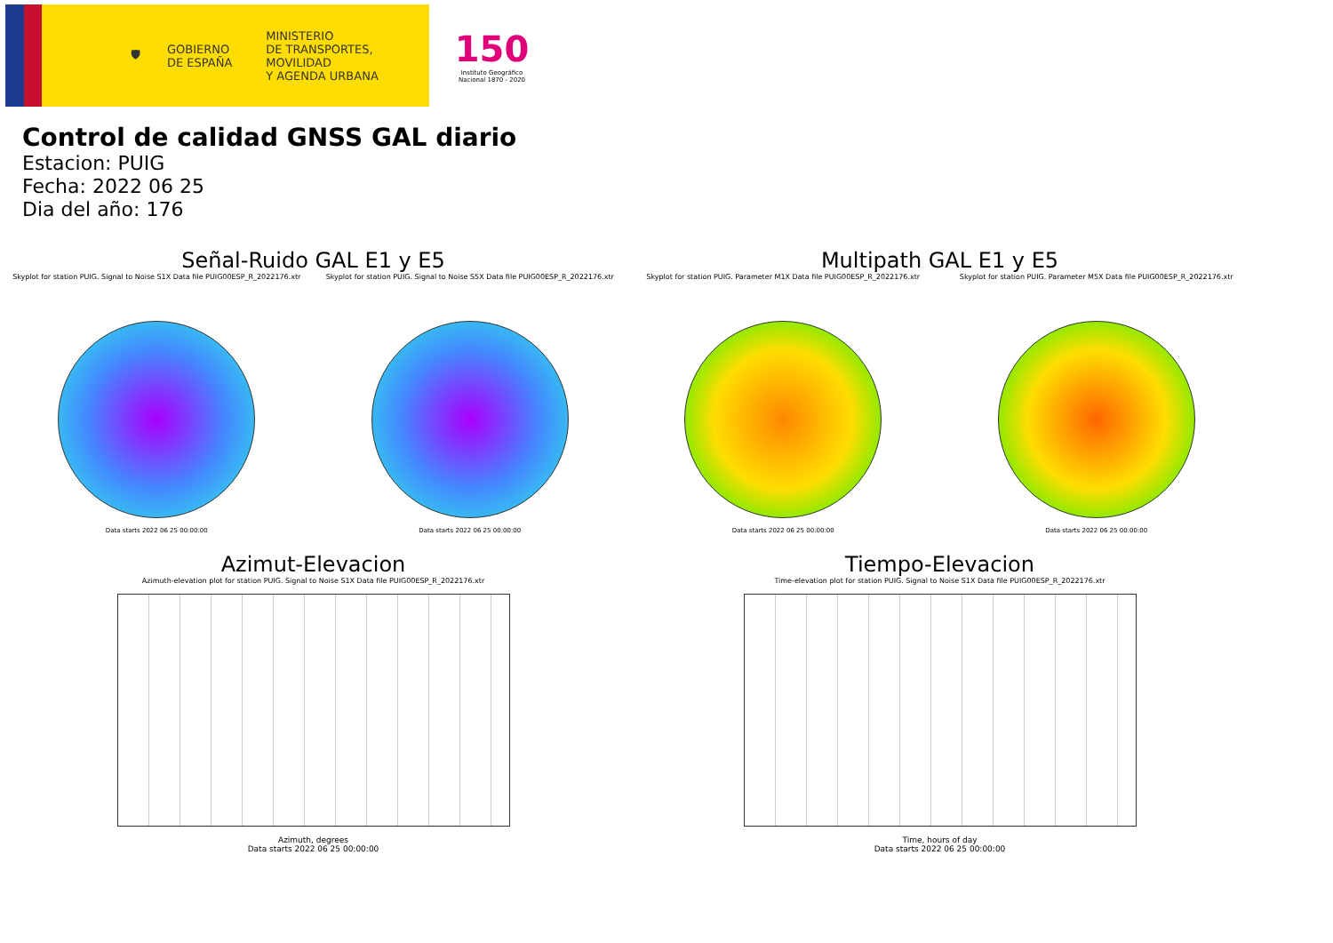🛡
GOBIERNO
DE ESPAÑA
MINISTERIO
DE TRANSPORTES, MOVILIDAD
Y AGENDA URBANA
150
Instituto Geográfico
Nacional 1870 - 2020
Control de calidad GNSS GAL diario
Estacion: PUIG
Fecha: 2022 06 25
Dia del año: 176
Señal-Ruido GAL E1 y E5
Skyplot for station PUIG. Signal to Noise S1X Data file PUIG00ESP_R_2022176.xtr
Data starts 2022 06 25 00:00:00
Skyplot for station PUIG. Signal to Noise S5X Data file PUIG00ESP_R_2022176.xtr
Data starts 2022 06 25 00:00:00
Multipath GAL E1 y E5
Skyplot for station PUIG. Parameter M1X Data file PUIG00ESP_R_2022176.xtr
Data starts 2022 06 25 00:00:00
Skyplot for station PUIG. Parameter M5X Data file PUIG00ESP_R_2022176.xtr
Data starts 2022 06 25 00:00:00
Azimut-Elevacion
Azimuth-elevation plot for station PUIG. Signal to Noise S1X Data file PUIG00ESP_R_2022176.xtr
Azimuth, degrees
Data starts 2022 06 25 00:00:00
Tiempo-Elevacion
Time-elevation plot for station PUIG. Signal to Noise S1X Data file PUIG00ESP_R_2022176.xtr
Time, hours of day
Data starts 2022 06 25 00:00:00